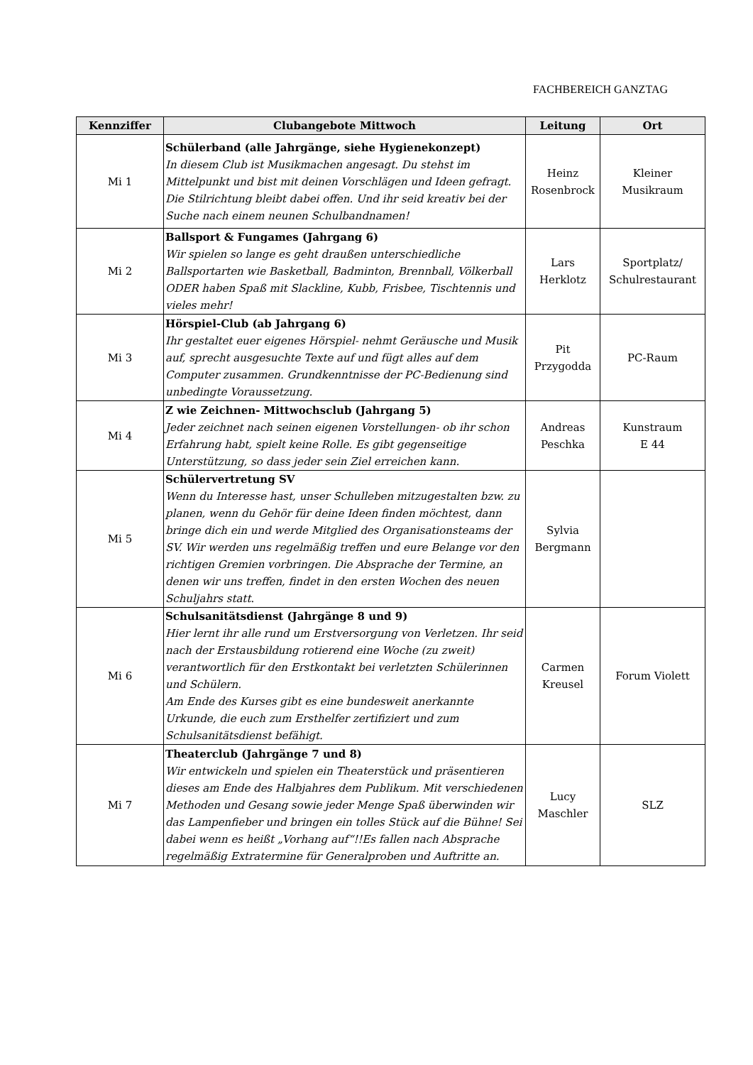FACHBEREICH GANZTAG
| Kennziffer | Clubangebote Mittwoch | Leitung | Ort |
| --- | --- | --- | --- |
| Mi 1 | Schülerband (alle Jahrgänge, siehe Hygienekonzept) In diesem Club ist Musikmachen angesagt. Du stehst im Mittelpunkt und bist mit deinen Vorschlägen und Ideen gefragt. Die Stilrichtung bleibt dabei offen. Und ihr seid kreativ bei der Suche nach einem neunen Schulbandnamen! | Heinz Rosenbrock | Kleiner Musikraum |
| Mi 2 | Ballsport & Fungames (Jahrgang 6) Wir spielen so lange es geht draußen unterschiedliche Ballsportarten wie Basketball, Badminton, Brennball, Völkerball ODER haben Spaß mit Slackline, Kubb, Frisbee, Tischtennis und vieles mehr! | Lars Herklotz | Sportplatz/ Schulrestaurant |
| Mi 3 | Hörspiel-Club (ab Jahrgang 6) Ihr gestaltet euer eigenes Hörspiel- nehmt Geräusche und Musik auf, sprecht ausgesuchte Texte auf und fügt alles auf dem Computer zusammen. Grundkenntnisse der PC-Bedienung sind unbedingte Voraussetzung. | Pit Przygodda | PC-Raum |
| Mi 4 | Z wie Zeichnen- Mittwochsclub (Jahrgang 5) Jeder zeichnet nach seinen eigenen Vorstellungen- ob ihr schon Erfahrung habt, spielt keine Rolle. Es gibt gegenseitige Unterstützung, so dass jeder sein Ziel erreichen kann. | Andreas Peschka | Kunstraum E 44 |
| Mi 5 | Schülervertretung SV Wenn du Interesse hast, unser Schulleben mitzugestalten bzw. zu planen, wenn du Gehör für deine Ideen finden möchtest, dann bringe dich ein und werde Mitglied des Organisationsteams der SV. Wir werden uns regelmäßig treffen und eure Belange vor den richtigen Gremien vorbringen. Die Absprache der Termine, an denen wir uns treffen, findet in den ersten Wochen des neuen Schuljahrs statt . | Sylvia Bergmann | |
| Mi 6 | Schulsanitätsdienst (Jahrgänge 8 und 9) Hier lernt ihr alle rund um Erstversorgung von Verletzen. Ihr seid nach der Erstausbildung rotierend eine Woche (zu zweit) verantwortlich für den Erstkontakt bei verletzten Schülerinnen und Schülern. Am Ende des Kurses gibt es eine bundesweit anerkannte Urkunde, die euch zum Ersthelfer zertifiziert und zum Schulsanitätsdienst befähigt. | Carmen Kreusel | Forum Violett |
| Mi 7 | Theaterclub (Jahrgänge 7 und 8) Wir entwickeln und spielen ein Theaterstück und präsentieren dieses am Ende des Halbjahres dem Publikum. Mit verschiedenen Methoden und Gesang sowie jeder Menge Spaß überwinden wir das Lampenfieber und bringen ein tolles Stück auf die Bühne! Sei dabei wenn es heißt „Vorhang auf“!!Es fallen nach Absprache regelmäßig Extratermine für Generalproben und Auftritte an. | Lucy Maschler | SLZ |